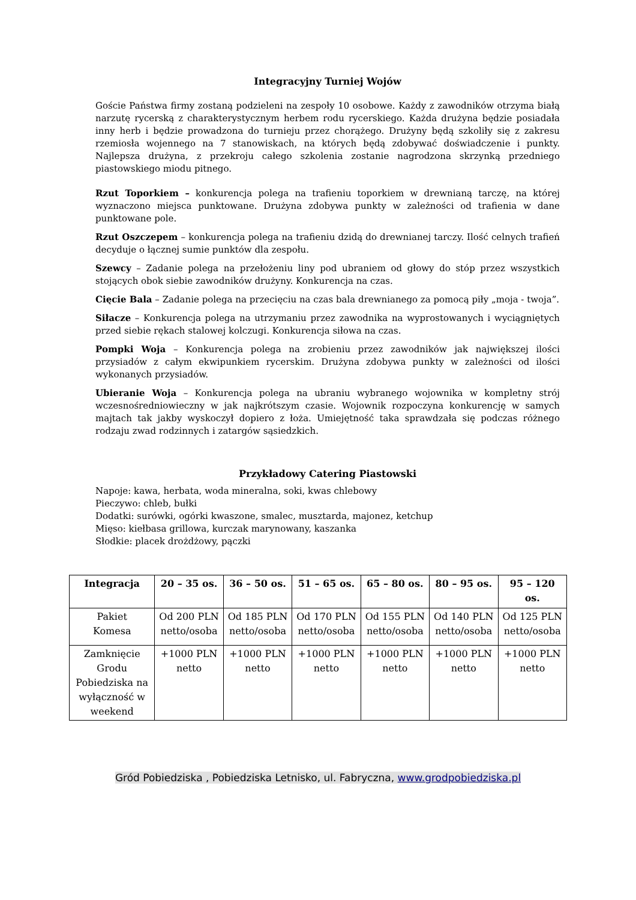Integracyjny Turniej Wojów
Goście Państwa firmy zostaną podzieleni na zespoły 10 osobowe. Każdy z zawodników otrzyma białą narzutę rycerską z charakterystycznym herbem rodu rycerskiego. Każda drużyna będzie posiadała inny herb i będzie prowadzona do turnieju przez chorążego. Drużyny będą szkoliły się z zakresu rzemiosła wojennego na 7 stanowiskach, na których będą zdobywać doświadczenie i punkty. Najlepsza drużyna, z przekroju całego szkolenia zostanie nagrodzona skrzynką przedniego piastowskiego miodu pitnego.
Rzut Toporkiem – konkurencja polega na trafieniu toporkiem w drewnianą tarczę, na której wyznaczono miejsca punktowane. Drużyna zdobywa punkty w zależności od trafienia w dane punktowane pole.
Rzut Oszczepem – konkurencja polega na trafieniu dzidą do drewnianej tarczy. Ilość celnych trafień decyduje o łącznej sumie punktów dla zespołu.
Szewcy – Zadanie polega na przełożeniu liny pod ubraniem od głowy do stóp przez wszystkich stojących obok siebie zawodników drużyny. Konkurencja na czas.
Cięcie Bala – Zadanie polega na przecięciu na czas bala drewnianego za pomocą piły „moja - twoja”.
Siłacze – Konkurencja polega na utrzymaniu przez zawodnika na wyprostowanych i wyciągniętych przed siebie rękach stalowej kolczugi. Konkurencja siłowa na czas.
Pompki Woja – Konkurencja polega na zrobieniu przez zawodników jak największej ilości przysiadów z całym ekwipunkiem rycerskim. Drużyna zdobywa punkty w zależności od ilości wykonanych przysiadów.
Ubieranie Woja – Konkurencja polega na ubraniu wybranego wojownika w kompletny strój wczesnośredniowieczny w jak najkrótszym czasie. Wojownik rozpoczyna konkurencję w samych majtach tak jakby wyskoczył dopiero z łoża. Umiejętność taka sprawdzała się podczas różnego rodzaju zwad rodzinnych i zatargów sąsiedzkich.
Przykładowy Catering Piastowski
Napoje: kawa, herbata, woda mineralna, soki, kwas chlebowy
Pieczywo: chleb, bułki
Dodatki: surówki, ogórki kwaszone, smalec, musztarda, majonez, ketchup
Mięso: kiełbasa grillowa, kurczak marynowany, kaszanka
Słodkie: placek drożdżowy, pączki
| Integracja | 20 – 35 os. | 36 – 50 os. | 51 – 65 os. | 65 – 80 os. | 80 – 95 os. | 95 – 120 os. |
| --- | --- | --- | --- | --- | --- | --- |
| Pakiet Komesa | Od 200 PLN netto/osoba | Od 185 PLN netto/osoba | Od 170 PLN netto/osoba | Od 155 PLN netto/osoba | Od 140 PLN netto/osoba | Od 125 PLN netto/osoba |
| Zamknięcie Grodu Pobiedziska na wyłączność w weekend | +1000 PLN netto | +1000 PLN netto | +1000 PLN netto | +1000 PLN netto | +1000 PLN netto | +1000 PLN netto |
Gród Pobiedziska , Pobiedziska Letnisko, ul. Fabryczna, www.grodpobiedziska.pl